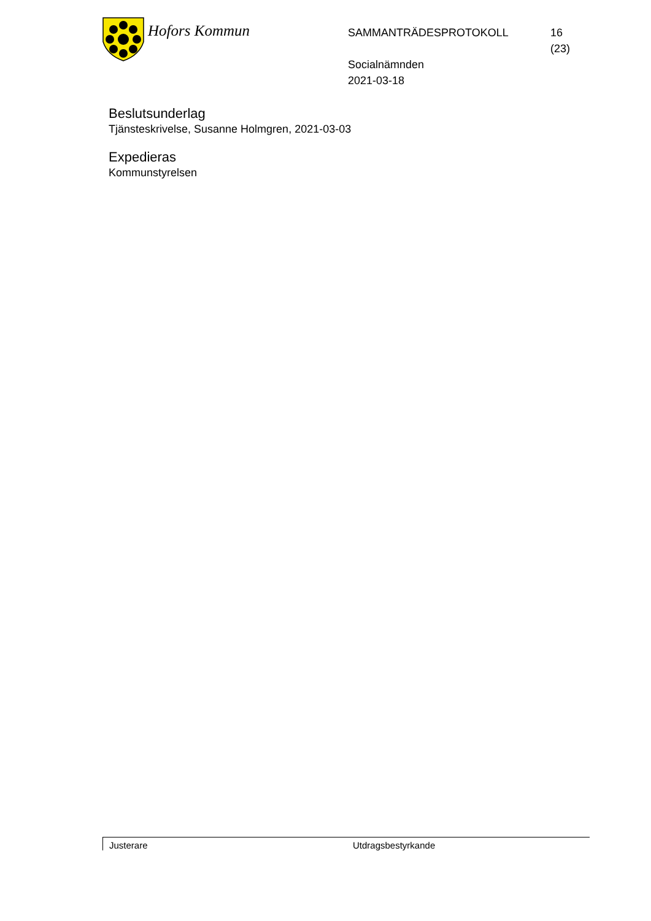Hofors Kommun
SAMMANTRÄDESPROTOKOLL
Socialnämnden
2021-03-18
16 (23)
Beslutsunderlag
Tjänsteskrivelse, Susanne Holmgren, 2021-03-03
Expedieras
Kommunstyrelsen
Justerare Utdragsbestyrkande